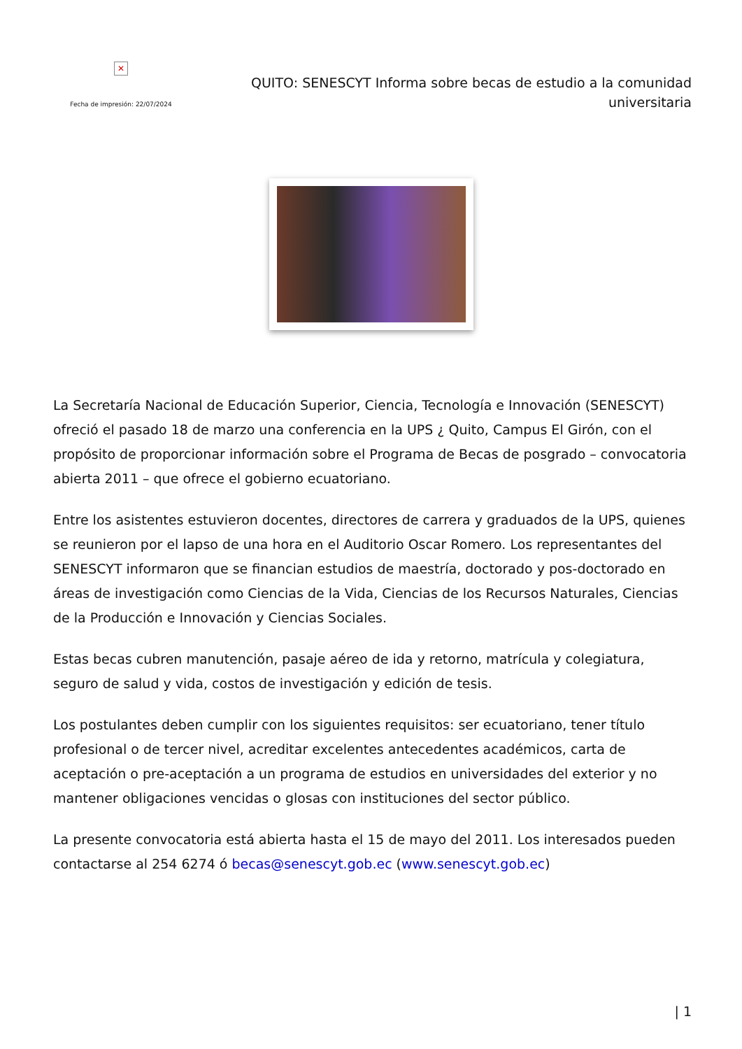✕
Fecha de impresión: 22/07/2024
QUITO: SENESCYT Informa sobre becas de estudio a la comunidad universitaria
La Secretaría Nacional de Educación Superior, Ciencia, Tecnología e Innovación (SENESCYT) ofreció el pasado 18 de marzo una conferencia en la UPS ¿ Quito, Campus El Girón, con el propósito de proporcionar información sobre el Programa de Becas de posgrado – convocatoria abierta 2011 – que ofrece el gobierno ecuatoriano.
Entre los asistentes estuvieron docentes, directores de carrera y graduados de la UPS, quienes se reunieron por el lapso de una hora en el Auditorio Oscar Romero. Los representantes del SENESCYT informaron que se financian estudios de maestría, doctorado y pos-doctorado en áreas de investigación como Ciencias de la Vida, Ciencias de los Recursos Naturales, Ciencias de la Producción e Innovación y Ciencias Sociales.
Estas becas cubren manutención, pasaje aéreo de ida y retorno, matrícula y colegiatura, seguro de salud y vida, costos de investigación y edición de tesis.
Los postulantes deben cumplir con los siguientes requisitos: ser ecuatoriano, tener título profesional o de tercer nivel, acreditar excelentes antecedentes académicos, carta de aceptación o pre-aceptación a un programa de estudios en universidades del exterior y no mantener obligaciones vencidas o glosas con instituciones del sector público.
La presente convocatoria está abierta hasta el 15 de mayo del 2011. Los interesados pueden contactarse al 254 6274 ó becas@senescyt.gob.ec (www.senescyt.gob.ec)
| 1